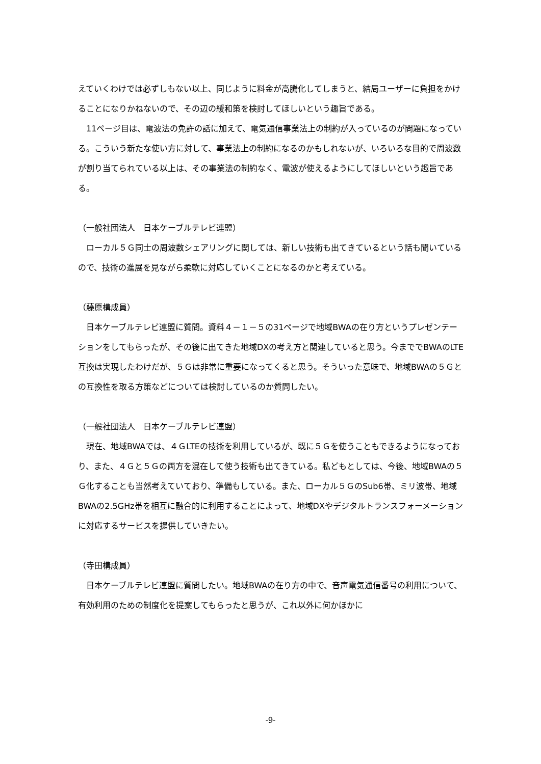えていくわけでは必ずしもない以上、同じように料金が高騰化してしまうと、結局ユーザーに負担をかけることになりかねないので、その辺の緩和策を検討してほしいという趣旨である。
　11ページ目は、電波法の免許の話に加えて、電気通信事業法上の制約が入っているのが問題になっている。こういう新たな使い方に対して、事業法上の制約になるのかもしれないが、いろいろな目的で周波数が割り当てられている以上は、その事業法の制約なく、電波が使えるようにしてほしいという趣旨である。
（一般社団法人　日本ケーブルテレビ連盟）
　ローカル５Ｇ同士の周波数シェアリングに関しては、新しい技術も出てきているという話も聞いているので、技術の進展を見ながら柔軟に対応していくことになるのかと考えている。
（藤原構成員）
　日本ケーブルテレビ連盟に質問。資料４－１－５の31ページで地域BWAの在り方というプレゼンテーションをしてもらったが、その後に出てきた地域DXの考え方と関連していると思う。今まででBWAのLTE互換は実現したわけだが、５Ｇは非常に重要になってくると思う。そういった意味で、地域BWAの５Ｇとの互換性を取る方策などについては検討しているのか質問したい。
（一般社団法人　日本ケーブルテレビ連盟）
　現在、地域BWAでは、４ＧLTEの技術を利用しているが、既に５Ｇを使うこともできるようになっており、また、４Ｇと５Ｇの両方を混在して使う技術も出てきている。私どもとしては、今後、地域BWAの５Ｇ化することも当然考えていており、準備もしている。また、ローカル５ＧのSub6帯、ミリ波帯、地域BWAの2.5GHz帯を相互に融合的に利用することによって、地域DXやデジタルトランスフォーメーションに対応するサービスを提供していきたい。
（寺田構成員）
　日本ケーブルテレビ連盟に質問したい。地域BWAの在り方の中で、音声電気通信番号の利用について、有効利用のための制度化を提案してもらったと思うが、これ以外に何かほかに
-9-